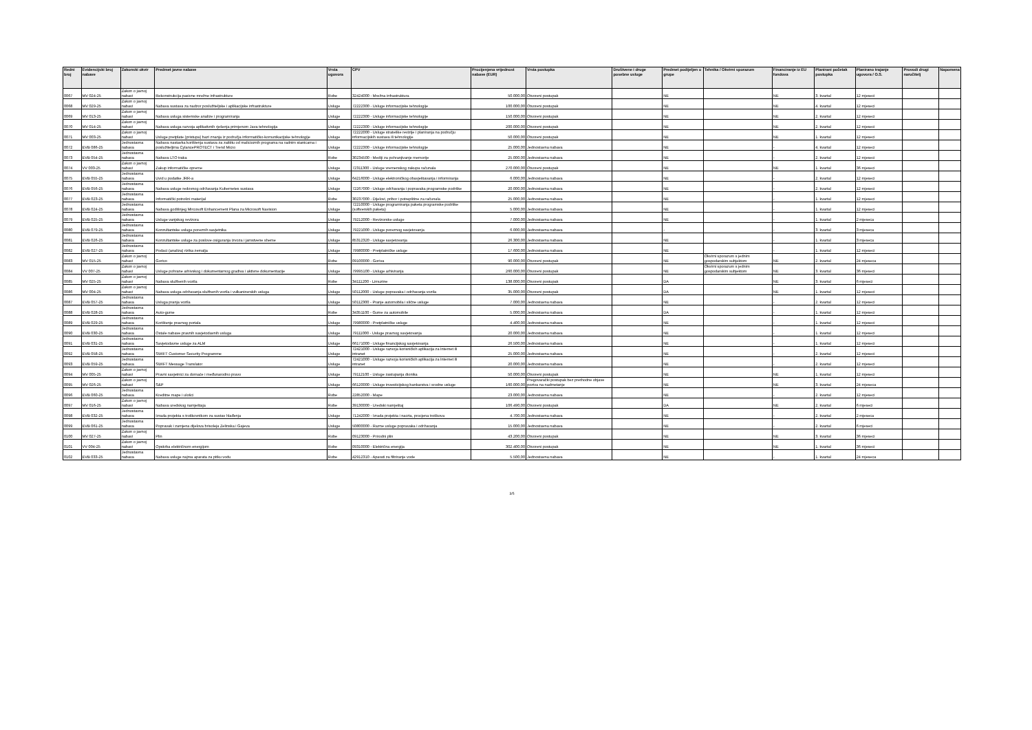| Redni broj | Evidencijski broj nabave | Zakonski okvir | Predmet javne nabave | Vrsta ugovora | CPV | Procijenjena vrijednost nabave (EUR) | Vrsta postupka | Društvene i druge posebne usluge | Predmet podijeljen u grupe | Tehnika / Okvirni sporazum | Financiranje iz EU fondova | Planirani početak postupka | Planirano trajanje ugovora / O.S. | Provodi drugi naručitelj | Napomena |
| --- | --- | --- | --- | --- | --- | --- | --- | --- | --- | --- | --- | --- | --- | --- | --- |
| 0067 | MV 024-25 | Zakon o javnoj nabavi | Rekonstrukcija pasivne mrežne infrastrukture | Robe | 32424000 - Mrežna infrastruktura | 50.000,00 | Otvoreni postupak | | NE | | NE | 3. kvartal | 12 mjeseci | | |
| 0068 | MV 029-25 | Zakon o javnoj nabavi | Nabava sustava za nadzor poslužiteljske i aplikacijske infrastrukture | Usluge | 72222300 - Usluge informacijske tehnologije | 100.000,00 | Otvoreni postupak | | NE | | NE | 4. kvartal | 12 mjeseci | | |
| 0069 | MV 013-25 | Zakon o javnoj nabavi | Nabava usluga sistemske analize i programiranja | Usluge | 72222300 - Usluge informacijske tehnologije | 150.000,00 | Otvoreni postupak | | NE | | NE | 2. kvartal | 12 mjeseci | | |
| 0070 | MV 014-25 | Zakon o javnoj nabavi | Nabava usluga razvoja aplikativnih rješenja primjenom Java tehnologija | Usluge | 72222300 - Usluge informacijske tehnologije | 200.000,00 | Otvoreni postupak | | NE | | NE | 2. kvartal | 12 mjeseci | | |
| 0071 | MV 003-25 | Zakon o javnoj nabavi | Usluge pretplate (pristupa) bazi znanja iz područja informatičko-komunikacijske tehnologije | Usluge | 72222000 - Usluge strateške revizije i planiranja na području informacijskih sustava ili tehnologije | 50.000,00 | Otvoreni postupak | | NE | | NE | 1. kvartal | 12 mjeseci | | |
| 0072 | EVB 086-25 | Jednostavna nabava | Nabava nastavka korištenja sustava za zaštitu od malicioznih programa na radnim stanicama i poslužiteljima CylancePROTECT i Trend Micro | Usluge | 72222300 - Usluge informacijske tehnologije | 25.000,00 | Jednostavna nabava | | NE | | - | 4. kvartal | 12 mjeseci | | |
| 0073 | EVB 054-25 | Jednostavna nabava | Nabava LTO traka | Robe | 30234500 - Mediji za pohranjivanje memorije | 25.000,00 | Jednostavna nabava | | NE | | - | 2. kvartal | 12 mjeseci | | |
| 0074 | VV 003-25 | Zakon o javnoj nabavi | Zakup informatičke opreme | Usluge | 72311300 - Usluge vremenskog zakupa računala | 270.000,00 | Otvoreni postupak | | NE | | NE | 1. kvartal | 36 mjeseci | | |
| 0075 | EVB 055-25 | Jednostavna nabava | Uvid u podatke JRR-a | Usluge | 64216000 - Usluge elektroničkog obavještavanja i informiranja | 6.000,00 | Jednostavna nabava | | NE | | - | 2. kvartal | 12 mjeseci | | |
| 0076 | EVB 056-25 | Jednostavna nabava | Nabava usluge redovnog održavanja Kubernetes sustava | Usluge | 72267000 - Usluge održavanja i popravaka programske podrške | 20.000,00 | Jednostavna nabava | | NE | | - | 2. kvartal | 12 mjeseci | | |
| 0077 | EVB 023-25 | Jednostavna nabava | Informatički potrošni materijal | Robe | 30237000 - Dijelovi, pribor i potrepštine za računala | 25.000,00 | Jednostavna nabava | | NE | | - | 1. kvartal | 12 mjeseci | | |
| 0078 | EVB 024-25 | Jednostavna nabava | Nabava godišnjeg Mircosoft Enhancement Plana za Microsoft Navision | Usluge | 72210000 - Usluge programiranja paketa programske podrške (softverskih paketa) | 5.000,00 | Jednostavna nabava | | NE | | - | 1. kvartal | 12 mjeseci | | |
| 0079 | EVB 025-25 | Jednostavna nabava | Usluge vanjskog revizora | Usluge | 79212000 - Revizorske usluge | 7.000,00 | Jednostavna nabava | | NE | | - | 1. kvartal | 2 mjeseca | | |
| 0080 | EVB 079-25 | Jednostavna nabava | Konzultantske usluge poreznih savjetnika | Usluge | 79221000 - Usluge poreznog savjetovanja | 6.000,00 | Jednostavna nabava | | - | | - | 3. kvartal | 3 mjeseca | | |
| 0081 | EVB 026-25 | Jednostavna nabava | Konzultantske usluge za poslove osiguranja izvoza i jamstvene sheme | Usluge | 85312320 - Usluge savjetovanja | 26.300,00 | Jednostavna nabava | | NE | | - | 1. kvartal | 3 mjeseca | | |
| 0082 | EVB 027-25 | Jednostavna nabava | Podaci (analiza) rizika zemalja | Usluge | 79980000 - Pretplatničke usluge | 17.600,00 | Jednostavna nabava | | NE | | - | 1. kvartal | 12 mjeseci | | |
| 0083 | MV 015-25 | Zakon o javnoj nabavi | Gorivo | Robe | 09100000 - Goriva | 90.000,00 | Otvoreni postupak | | NE | Okvirni sporazum s jednim gospodarskim subjektom | NE | 2. kvartal | 24 mjeseca | | |
| 0084 | VV 007-25 | Zakon o javnoj nabavi | Usluge pohrane arhivskog i dokumentarnog gradiva i aktivne dokumentacije | Usluge | 79995100 - Usluge arhiviranja | 260.000,00 | Otvoreni postupak | | NE | Okvirni sporazum s jednim gospodarskim subjektom | NE | 3. kvartal | 36 mjeseci | | |
| 0085 | MV 025-25 | Zakon o javnoj nabavi | Nabava službenih vozila | Robe | 34111200 - Limuzine | 138.000,00 | Otvoreni postupak | | DA | | NE | 3. kvartal | 6 mjeseci | | |
| 0086 | MV 004-25 | Zakon o javnoj nabavi | Nabava usluga održavanja službenih vozila i vulkanizerskih usluga | Usluge | 50112000 - Usluge popravaka i održavanja vozila | 35.000,00 | Otvoreni postupak | | DA | | NE | 1. kvartal | 12 mjeseci | | |
| 0087 | EVB 057-25 | Jednostavna nabava | Usluga pranja vozila | Usluge | 50112300 - Pranje automobila i slične usluge | 7.000,00 | Jednostavna nabava | | NE | | - | 2. kvartal | 12 mjeseci | | |
| 0088 | EVB 028-25 | Jednostavna nabava | Auto-gume | Robe | 34351100 - Gume za automobile | 5.000,00 | Jednostavna nabava | | DA | | - | 1. kvartal | 12 mjeseci | | |
| 0089 | EVB 029-25 | Jednostavna nabava | Korištenje pravnog portala | Usluge | 79980000 - Pretplatničke usluge | 4.400,00 | Jednostavna nabava | | NE | | - | 1. kvartal | 12 mjeseci | | |
| 0090 | EVB 030-25 | Jednostavna nabava | Ostale nabave pravnih savjetodavnih usluga | Usluge | 79111000 - Usluge pravnog savjetovanja | 20.000,00 | Jednostavna nabava | | NE | | - | 1. kvartal | 12 mjeseci | | |
| 0091 | EVB 031-25 | Jednostavna nabava | Savjetodavne usluge za ALM | Usluge | 66171000 - Usluge financijskog savjetovanja | 26.500,00 | Jednostavna nabava | | NE | | - | 1. kvartal | 12 mjeseci | | |
| 0092 | EVB 058-25 | Jednostavna nabava | SWIFT Customer Security Programme | Usluge | 72421000 - Usluge razvoja korisničkih aplikacija za Internet ili intranet | 25.000,00 | Jednostavna nabava | | NE | | - | 2. kvartal | 12 mjeseci | | |
| 0093 | EVB 059-25 | Jednostavna nabava | SWIFT Message Translator | Usluge | 72421000 - Usluge razvoja korisničkih aplikacija za Internet ili intranet | 20.000,00 | Jednostavna nabava | | NE | | - | 2. kvartal | 12 mjeseci | | |
| 0094 | MV 005-25 | Zakon o javnoj nabavi | Pravni savjetnici za domaće i međunarodno pravo | Usluge | 79112100 - Usluge zastupanja dionika | 50.000,00 | Otvoreni postupak | | NE | | NE | 1. kvartal | 12 mjeseci | | |
| 0095 | MV 026-25 | Zakon o javnoj nabavi | S&P | Usluge | 66120000 - Usluge investicijskog bankarstva i srodne usluge | 160.000,00 | Pregovarački postupak bez prethodne objave poziva na nadmetanje | | NE | | NE | 3. kvartal | 24 mjeseca | | |
| 0096 | EVB 060-25 | Jednostavna nabava | Kreditne mape i ulošci | Robe | 22852000 - Mape | 23.000,00 | Jednostavna nabava | | NE | | - | 2. kvartal | 12 mjeseci | | |
| 0097 | MV 016-25 | Zakon o javnoj nabavi | Nabava uredskog namještaja | Robe | 39130000 - Uredski namještaj | 106.490,00 | Otvoreni postupak | | DA | | NE | 2. kvartal | 6 mjeseci | | |
| 0098 | EVB 032-25 | Jednostavna nabava | Izrada projekta s troškovnikom za sustav hlađenja | Usluge | 71242000 - Izrada projekta i nacrta, procjena troškova | 4.700,00 | Jednostavna nabava | | NE | | - | 2. kvartal | 2 mjeseca | | |
| 0099 | EVB 061-25 | Jednostavna nabava | Popravak i zamjena dijelova brisoleja Zelinska i Gajeva | Usluge | 50800000 - Razne usluge popravaka i održavanja | 15.000,00 | Jednostavna nabava | | NE | | - | 2. kvartal | 6 mjeseci | | |
| 0100 | MV 027-25 | Zakon o javnoj nabavi | Plin | Robe | 09123000 - Prirodni plin | 43.200,00 | Otvoreni postupak | | NE | | NE | 3. kvartal | 36 mjeseci | | |
| 0101 | VV 004-25 | Zakon o javnoj nabavi | Opskrba električnom energijom | Robe | 09310000 - Električna energija | 302.400,00 | Otvoreni postupak | | NE | | NE | 1. kvartal | 36 mjeseci | | |
| 0102 | EVB 033-25 | Jednostavna nabava | Nabava usluge najma aparata za pitku vodu | Robe | 42912310 - Aparati za filtriranje vode | 5.500,00 | Jednostavna nabava | | NE | | - | 1. kvartal | 24 mjeseca | | |
3/5